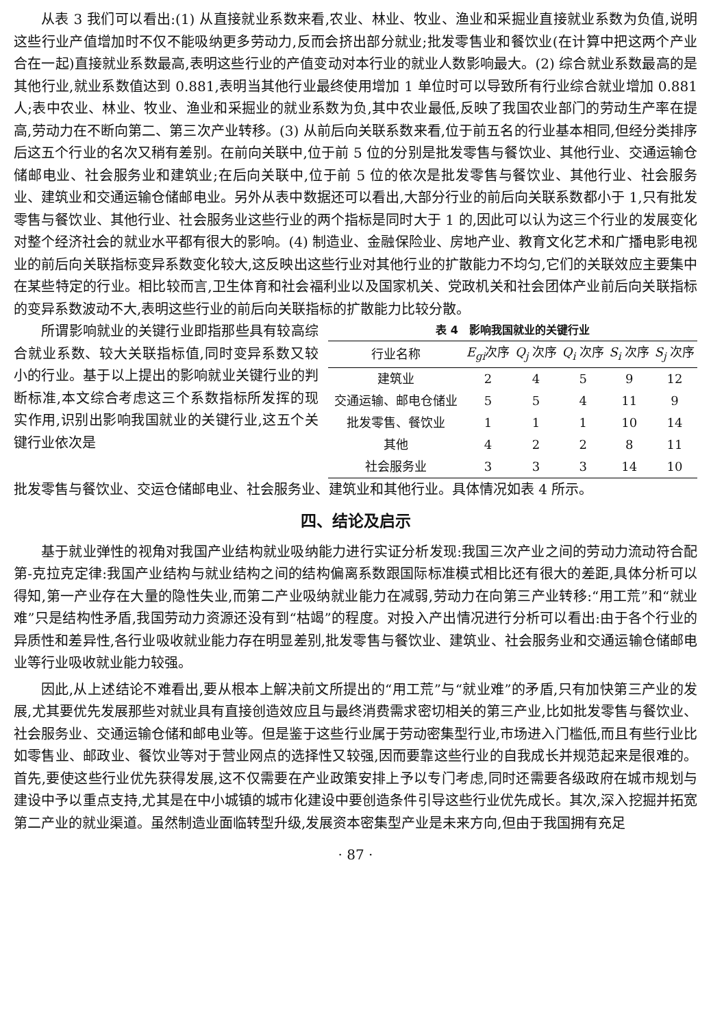从表 3 我们可以看出:(1) 从直接就业系数来看,农业、林业、牧业、渔业和采掘业直接就业系数为负值,说明这些行业产值增加时不仅不能吸纳更多劳动力,反而会挤出部分就业;批发零售业和餐饮业(在计算中把这两个产业合在一起)直接就业系数最高,表明这些行业的产值变动对本行业的就业人数影响最大。(2) 综合就业系数最高的是其他行业,就业系数值达到 0.881,表明当其他行业最终使用增加 1 单位时可以导致所有行业综合就业增加 0.881 人;表中农业、林业、牧业、渔业和采掘业的就业系数为负,其中农业最低,反映了我国农业部门的劳动生产率在提高,劳动力在不断向第二、第三次产业转移。(3) 从前后向关联系数来看,位于前五名的行业基本相同,但经分类排序后这五个行业的名次又稍有差别。在前向关联中,位于前 5 位的分别是批发零售与餐饮业、其他行业、交通运输仓储邮电业、社会服务业和建筑业;在后向关联中,位于前 5 位的依次是批发零售与餐饮业、其他行业、社会服务业、建筑业和交通运输仓储邮电业。另外从表中数据还可以看出,大部分行业的前后向关联系数都小于 1,只有批发零售与餐饮业、其他行业、社会服务业这些行业的两个指标是同时大于 1 的,因此可以认为这三个行业的发展变化对整个经济社会的就业水平都有很大的影响。(4) 制造业、金融保险业、房地产业、教育文化艺术和广播电影电视业的前后向关联指标变异系数变化较大,这反映出这些行业对其他行业的扩散能力不均匀,它们的关联效应主要集中在某些特定的行业。相比较而言,卫生体育和社会福利业以及国家机关、党政机关和社会团体产业前后向关联指标的变异系数波动不大,表明这些行业的前后向关联指标的扩散能力比较分散。
所谓影响就业的关键行业即指那些具有较高综合就业系数、较大关联指标值,同时变异系数又较小的行业。基于以上提出的影响就业关键行业的判断标准,本文综合考虑这三个系数指标所发挥的现实作用,识别出影响我国就业的关键行业,这五个关键行业依次是
表 4 影响我国就业的关键行业
| 行业名称 | E<sub>gi</sub> 次序 | Q<sub>j</sub> 次序 | Q<sub>i</sub> 次序 | S<sub>i</sub> 次序 | S<sub>j</sub> 次序 |
| --- | --- | --- | --- | --- | --- |
| 建筑业 | 2 | 4 | 5 | 9 | 12 |
| 交通运输、邮电仓储业 | 5 | 5 | 4 | 11 | 9 |
| 批发零售、餐饮业 | 1 | 1 | 1 | 10 | 14 |
| 其他 | 4 | 2 | 2 | 8 | 11 |
| 社会服务业 | 3 | 3 | 3 | 14 | 10 |
批发零售与餐饮业、交运仓储邮电业、社会服务业、建筑业和其他行业。具体情况如表 4 所示。
四、结论及启示
基于就业弹性的视角对我国产业结构就业吸纳能力进行实证分析发现:我国三次产业之间的劳动力流动符合配第-克拉克定律:我国产业结构与就业结构之间的结构偏离系数跟国际标准模式相比还有很大的差距,具体分析可以得知,第一产业存在大量的隐性失业,而第二产业吸纳就业能力在减弱,劳动力在向第三产业转移:“用工荒”和“就业难”只是结构性矛盾,我国劳动力资源还没有到“枯竭”的程度。对投入产出情况进行分析可以看出:由于各个行业的异质性和差异性,各行业吸收就业能力存在明显差别,批发零售与餐饮业、建筑业、社会服务业和交通运输仓储邮电业等行业吸收就业能力较强。
因此,从上述结论不难看出,要从根本上解决前文所提出的“用工荒”与“就业难”的矛盾,只有加快第三产业的发展,尤其要优先发展那些对就业具有直接创造效应且与最终消费需求密切相关的第三产业,比如批发零售与餐饮业、社会服务业、交通运输仓储和邮电业等。但是鉴于这些行业属于劳动密集型行业,市场进入门槛低,而且有些行业比如零售业、邮政业、餐饮业等对于营业网点的选择性又较强,因而要靠这些行业的自我成长并规范起来是很难的。首先,要使这些行业优先获得发展,这不仅需要在产业政策安排上予以专门考虑,同时还需要各级政府在城市规划与建设中予以重点支持,尤其是在中小城镇的城市化建设中要创造条件引导这些行业优先成长。其次,深入挖掘并拓宽第二产业的就业渠道。虽然制造业面临转型升级,发展资本密集型产业是未来方向,但由于我国拥有充足
· 87 ·